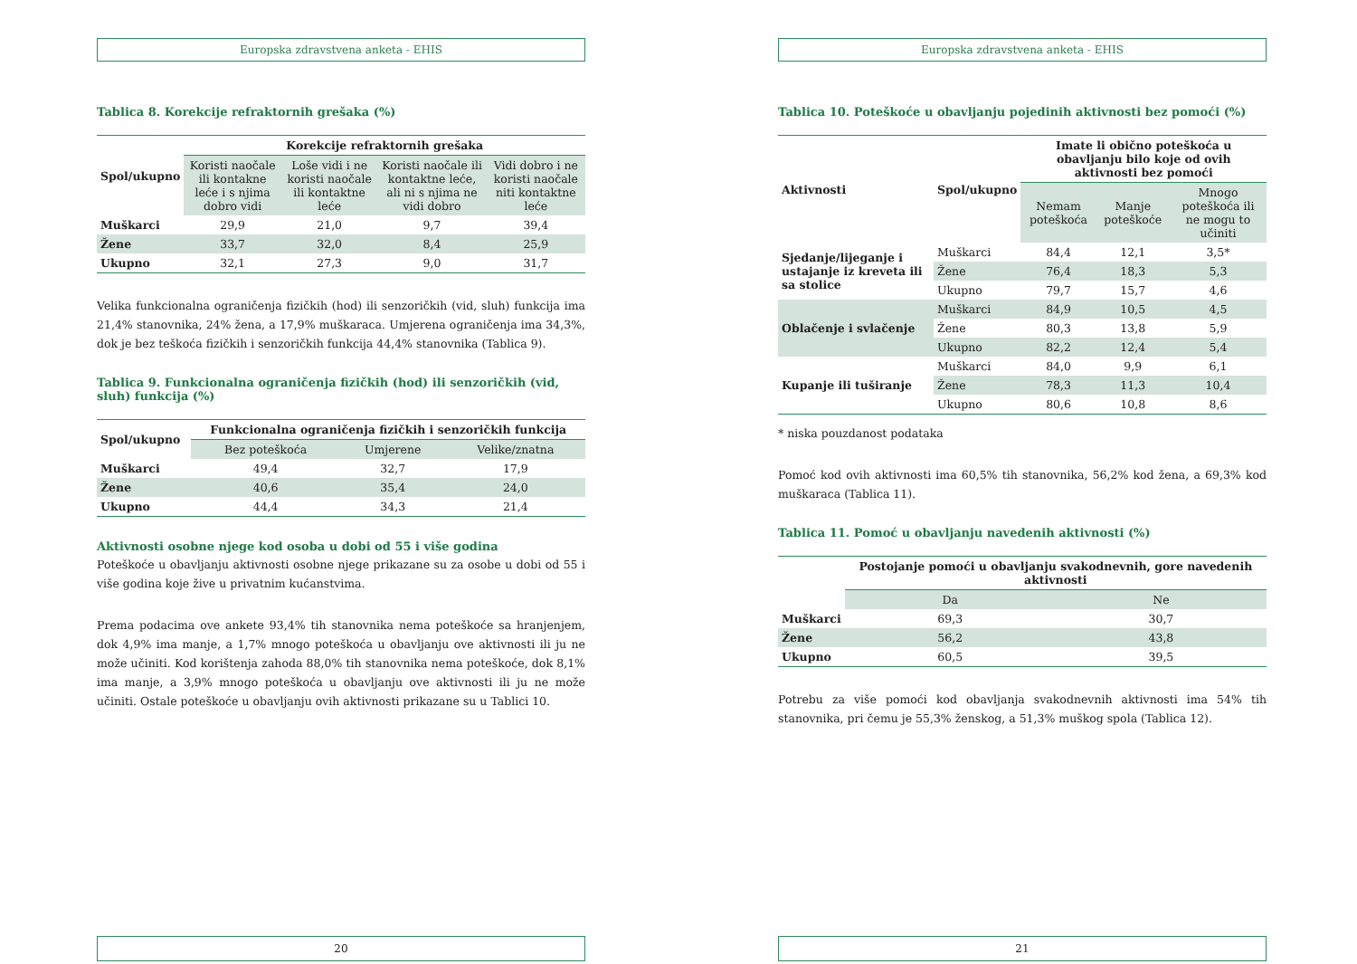Europska zdravstvena anketa - EHIS
Tablica 8. Korekcije refraktornih grešaka (%)
| Spol/ukupno | Korekcije refraktornih grešaka | | | |
| --- | --- | --- | --- | --- |
| | Koristi naočale ili kontakne leće i s njima dobro vidi | Loše vidi i ne koristi naočale ili kontaktne leće | Koristi naočale ili kontaktne leće, ali ni s njima ne vidi dobro | Vidi dobro i ne koristi naočale niti kontaktne leće |
| Muškarci | 29,9 | 21,0 | 9,7 | 39,4 |
| Žene | 33,7 | 32,0 | 8,4 | 25,9 |
| Ukupno | 32,1 | 27,3 | 9,0 | 31,7 |
Velika funkcionalna ograničenja fizičkih (hod) ili senzoričkih (vid, sluh) funkcija ima 21,4% stanovnika, 24% žena, a 17,9% muškaraca. Umjerena ograničenja ima 34,3%, dok je bez teškoća fizičkih i senzoričkih funkcija 44,4% stanovnika (Tablica 9).
Tablica 9. Funkcionalna ograničenja fizičkih (hod) ili senzoričkih (vid, sluh) funkcija (%)
| Spol/ukupno | Funkcionalna ograničenja fizičkih i senzoričkih funkcija | | |
| --- | --- | --- | --- |
| | Bez poteškoća | Umjerene | Velike/znatna |
| Muškarci | 49,4 | 32,7 | 17,9 |
| Žene | 40,6 | 35,4 | 24,0 |
| Ukupno | 44,4 | 34,3 | 21,4 |
Aktivnosti osobne njege kod osoba u dobi od 55 i više godina
Poteškoće u obavljanju aktivnosti osobne njege prikazane su za osobe u dobi od 55 i više godina koje žive u privatnim kućanstvima.
Prema podacima ove ankete 93,4% tih stanovnika nema poteškoće sa hranjenjem, dok 4,9% ima manje, a 1,7% mnogo poteškoća u obavljanju ove aktivnosti ili ju ne može učiniti. Kod korištenja zahoda 88,0% tih stanovnika nema poteškoće, dok 8,1% ima manje, a 3,9% mnogo poteškoća u obavljanju ove aktivnosti ili ju ne može učiniti. Ostale poteškoće u obavljanju ovih aktivnosti prikazane su u Tablici 10.
20
Europska zdravstvena anketa - EHIS
Tablica 10. Poteškoće u obavljanju pojedinih aktivnosti bez pomoći (%)
| Aktivnosti | Spol/ukupno | Imate li obično poteškoća u obavljanju bilo koje od ovih aktivnosti bez pomoći | | |
| --- | --- | --- | --- | --- |
| | | Nemam poteškoća | Manje poteškoće | Mnogo poteškoća ili ne mogu to učiniti |
| Sjedanje/lijeganje i ustajanje iz kreveta ili sa stolice | Muškarci | 84,4 | 12,1 | 3,5* |
| | Žene | 76,4 | 18,3 | 5,3 |
| | Ukupno | 79,7 | 15,7 | 4,6 |
| Oblačenje i svlačenje | Muškarci | 84,9 | 10,5 | 4,5 |
| | Žene | 80,3 | 13,8 | 5,9 |
| | Ukupno | 82,2 | 12,4 | 5,4 |
| Kupanje ili tuširanje | Muškarci | 84,0 | 9,9 | 6,1 |
| | Žene | 78,3 | 11,3 | 10,4 |
| | Ukupno | 80,6 | 10,8 | 8,6 |
* niska pouzdanost podataka
Pomoć kod ovih aktivnosti ima 60,5% tih stanovnika, 56,2% kod žena, a 69,3% kod muškaraca (Tablica 11).
Tablica 11. Pomoć u obavljanju navedenih aktivnosti (%)
| | Postojanje pomoći u obavljanju svakodnevnih, gore navedenih aktivnosti | |
| --- | --- | --- |
| | Da | Ne |
| Muškarci | 69,3 | 30,7 |
| Žene | 56,2 | 43,8 |
| Ukupno | 60,5 | 39,5 |
Potrebu za više pomoći kod obavljanja svakodnevnih aktivnosti ima 54% tih stanovnika, pri čemu je 55,3% ženskog, a 51,3% muškog spola (Tablica 12).
21